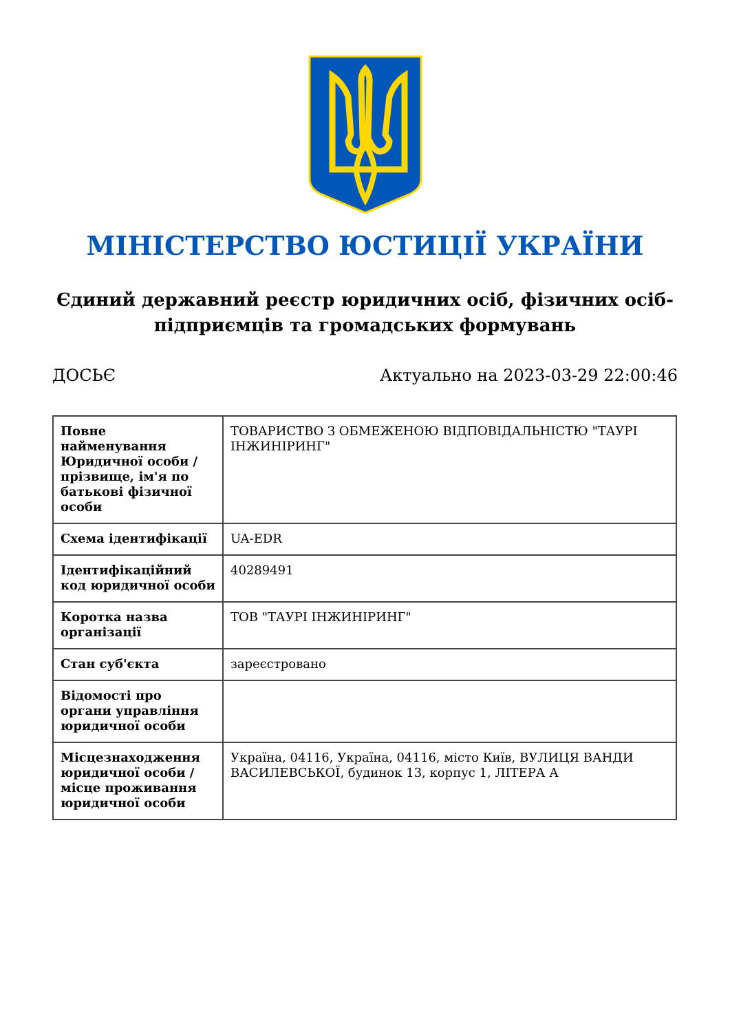МІНІСТЕРСТВО ЮСТИЦІЇ УКРАЇНИ
Єдиний державний реєстр юридичних осіб, фізичних осіб-підприємців та громадських формувань
ДОСЬЄ Актуально на 2023-03-29 22:00:46
| Повне найменування Юридичної особи / прізвище, ім'я по батькові фізичної особи | ТОВАРИСТВО З ОБМЕЖЕНОЮ ВІДПОВІДАЛЬНІСТЮ "ТАУРІ ІНЖИНІРИНГ" |
| Схема ідентифікації | UA-EDR |
| Ідентифікаційний код юридичної особи | 40289491 |
| Коротка назва організації | ТОВ "ТАУРІ ІНЖИНІРИНГ" |
| Стан суб'єкта | зареєстровано |
| Відомості про органи управління юридичної особи | |
| Місцезнаходження юридичної особи / місце проживання юридичної особи | Україна, 04116, Україна, 04116, місто Київ, ВУЛИЦЯ ВАНДИ ВАСИЛЕВСЬКОЇ, будинок 13, корпус 1, ЛІТЕРА А |